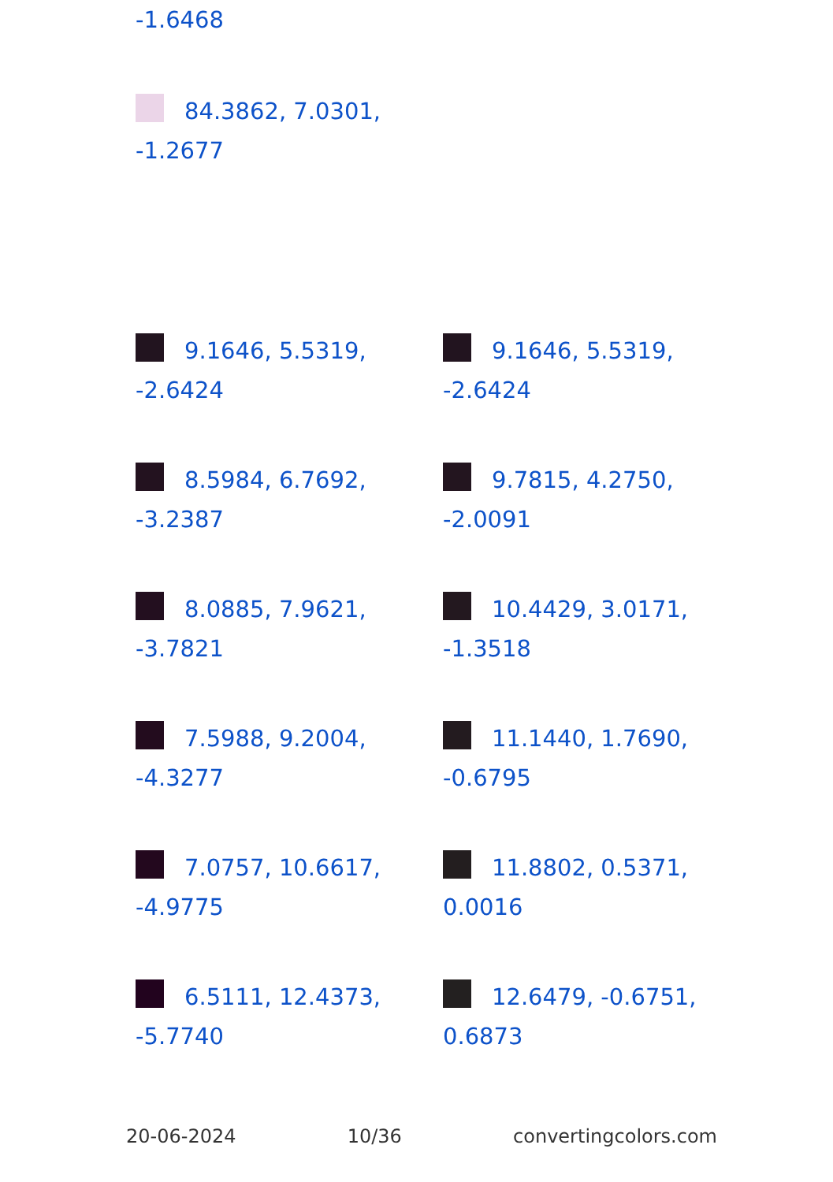-1.6468
84.3862, 7.0301,
-1.2677
9.1646, 5.5319,
-2.6424
9.1646, 5.5319,
-2.6424
8.5984, 6.7692,
-3.2387
9.7815, 4.2750,
-2.0091
8.0885, 7.9621,
-3.7821
10.4429, 3.0171,
-1.3518
7.5988, 9.2004,
-4.3277
11.1440, 1.7690,
-0.6795
7.0757, 10.6617,
-4.9775
11.8802, 0.5371,
0.0016
6.5111, 12.4373,
-5.7740
12.6479, -0.6751,
0.6873
20-06-2024 10/36 convertingcolors.com